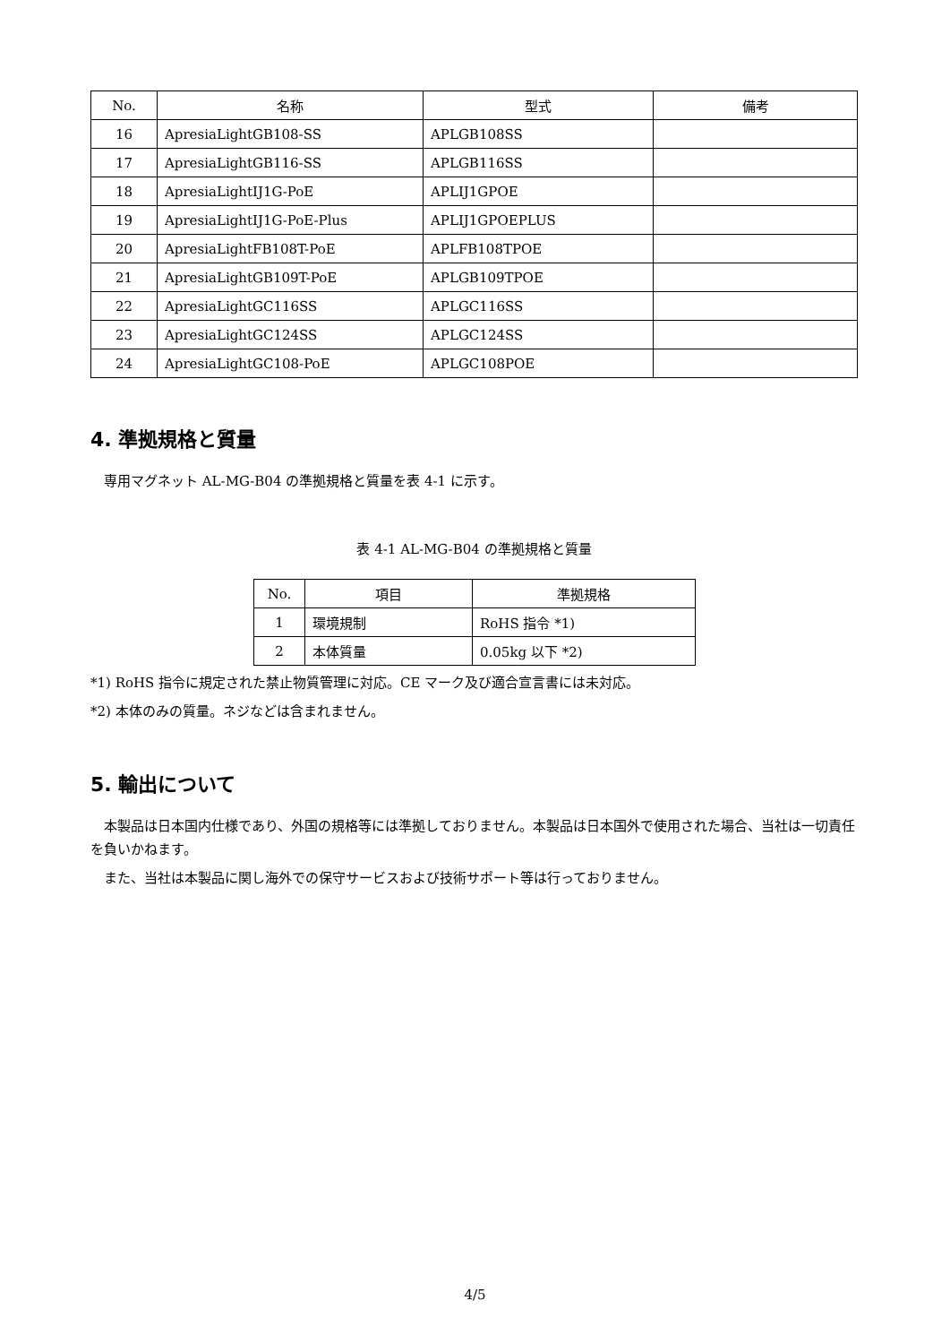| No. | 名称 | 型式 | 備考 |
| --- | --- | --- | --- |
| 16 | ApresiaLightGB108-SS | APLGB108SS | |
| 17 | ApresiaLightGB116-SS | APLGB116SS | |
| 18 | ApresiaLightIJ1G-PoE | APLIJ1GPOE | |
| 19 | ApresiaLightIJ1G-PoE-Plus | APLIJ1GPOEPLUS | |
| 20 | ApresiaLightFB108T-PoE | APLFB108TPOE | |
| 21 | ApresiaLightGB109T-PoE | APLGB109TPOE | |
| 22 | ApresiaLightGC116SS | APLGC116SS | |
| 23 | ApresiaLightGC124SS | APLGC124SS | |
| 24 | ApresiaLightGC108-PoE | APLGC108POE | |
4. 準拠規格と質量
 専用マグネット AL-MG-B04 の準拠規格と質量を表 4-1 に示す。
表 4-1 AL-MG-B04 の準拠規格と質量
| No. | 項目 | 準拠規格 |
| --- | --- | --- |
| 1 | 環境規制 | RoHS 指令 *1) |
| 2 | 本体質量 | 0.05kg 以下 *2) |
*1) RoHS 指令に規定された禁止物質管理に対応。CE マーク及び適合宣言書には未対応。
*2) 本体のみの質量。ネジなどは含まれません。
5. 輸出について
 本製品は日本国内仕様であり、外国の規格等には準拠しておりません。本製品は日本国外で使用された場合、当社は一切責任を負いかねます。
 また、当社は本製品に関し海外での保守サービスおよび技術サポート等は行っておりません。
4/5